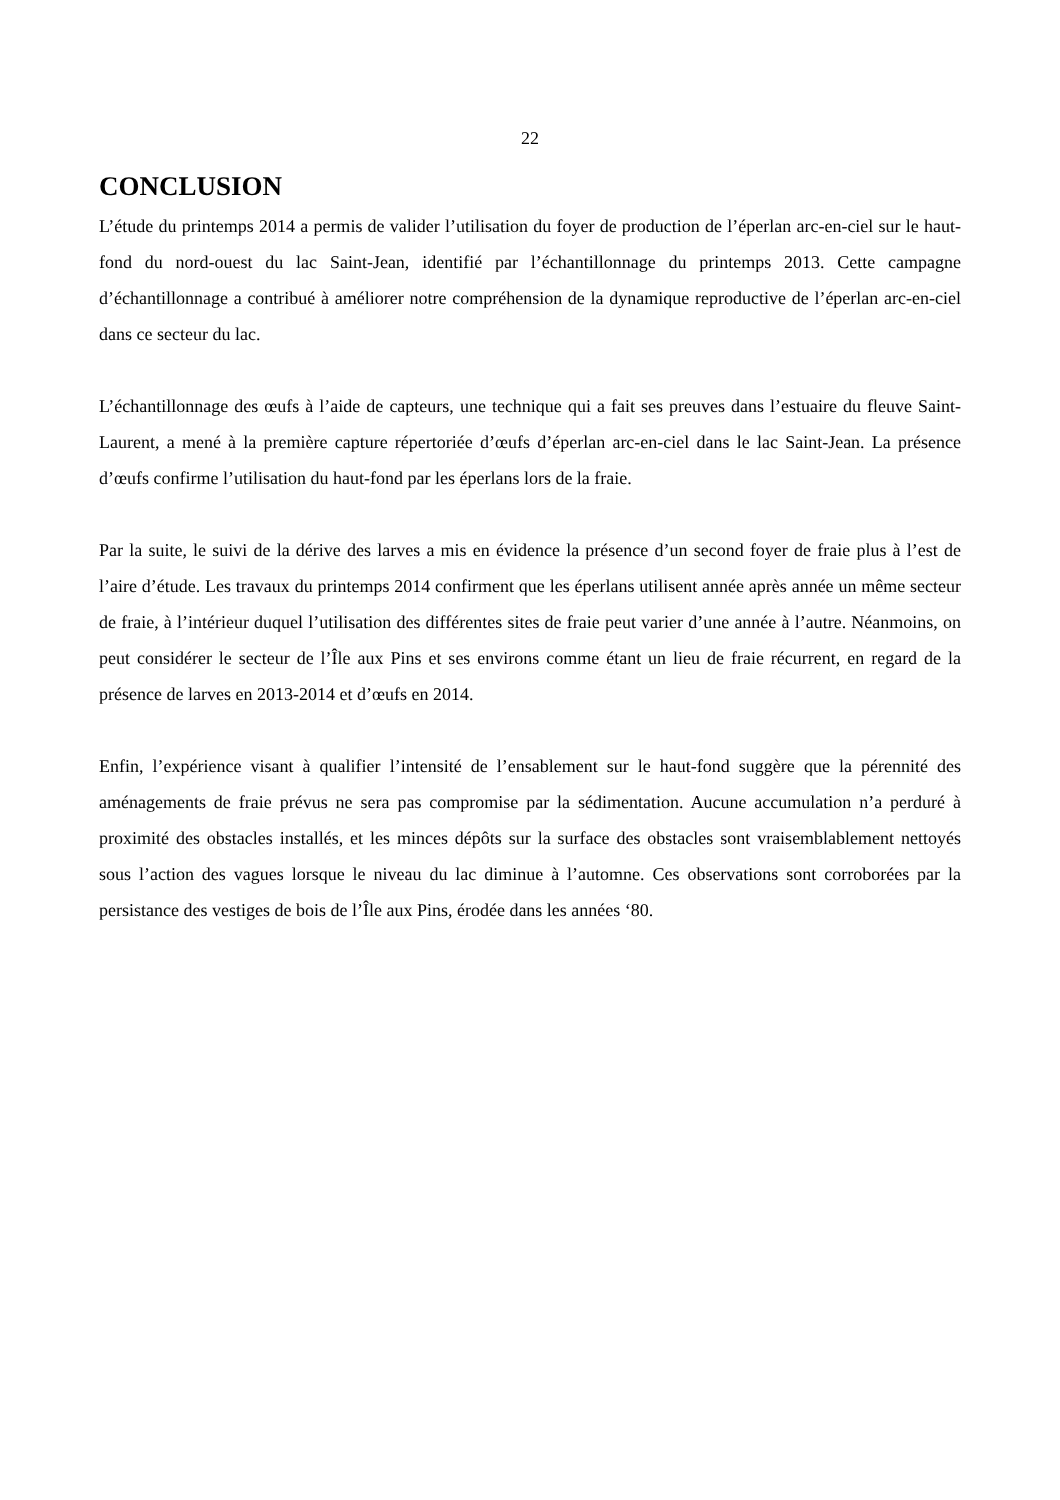22
CONCLUSION
L’étude du printemps 2014 a permis de valider l’utilisation du foyer de production de l’éperlan arc-en-ciel sur le haut-fond du nord-ouest du lac Saint-Jean, identifié par l’échantillonnage du printemps 2013. Cette campagne d’échantillonnage a contribué à améliorer notre compréhension de la dynamique reproductive de l’éperlan arc-en-ciel dans ce secteur du lac.
L’échantillonnage des œufs à l’aide de capteurs, une technique qui a fait ses preuves dans l’estuaire du fleuve Saint-Laurent, a mené à la première capture répertoriée d’œufs d’éperlan arc-en-ciel dans le lac Saint-Jean. La présence d’œufs confirme l’utilisation du haut-fond par les éperlans lors de la fraie.
Par la suite, le suivi de la dérive des larves a mis en évidence la présence d’un second foyer de fraie plus à l’est de l’aire d’étude. Les travaux du printemps 2014 confirment que les éperlans utilisent année après année un même secteur de fraie, à l’intérieur duquel l’utilisation des différentes sites de fraie peut varier d’une année à l’autre. Néanmoins, on peut considérer le secteur de l’Île aux Pins et ses environs comme étant un lieu de fraie récurrent, en regard de la présence de larves en 2013-2014 et d’œufs en 2014.
Enfin, l’expérience visant à qualifier l’intensité de l’ensablement sur le haut-fond suggère que la pérennité des aménagements de fraie prévus ne sera pas compromise par la sédimentation. Aucune accumulation n’a perduré à proximité des obstacles installés, et les minces dépôts sur la surface des obstacles sont vraisemblablement nettoyés sous l’action des vagues lorsque le niveau du lac diminue à l’automne. Ces observations sont corroborées par la persistance des vestiges de bois de l’Île aux Pins, érodée dans les années ‘80.